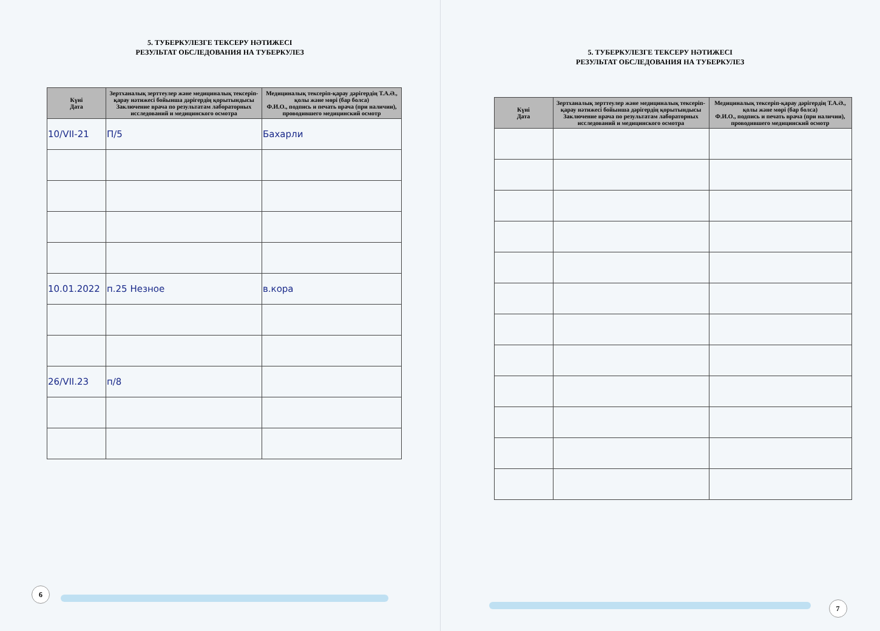5. ТУБЕРКУЛЕЗГЕ ТЕКСЕРУ НӘТИЖЕСІ
РЕЗУЛЬТАТ ОБСЛЕДОВАНИЯ НА ТУБЕРКУЛЕЗ
| Күні Дата | Зертханалық зерттеулер және медициналық тексеріп-қарау нәтижесі бойынша дәрігердің қорытындысы Заключение врача по результатам лабораторных исследований и медицинского осмотра | Медициналық тексеріп-қарау дәрігердің Т.А.Ә., қолы және мөрі (бар болса) Ф.И.О., подпись и печать врача (при наличии), проводившего медицинский осмотр |
| --- | --- | --- |
| 10/VII-21 | П/5 | Бахарли |
| 10.01.2022 | п.25 Незное | в.кора |
| 26/VII.23 | п/8 | |
6
5. ТУБЕРКУЛЕЗГЕ ТЕКСЕРУ НӘТИЖЕСІ
РЕЗУЛЬТАТ ОБСЛЕДОВАНИЯ НА ТУБЕРКУЛЕЗ
| Күні Дата | Зертханалық зерттеулер және медициналық тексеріп-қарау нәтижесі бойынша дәрігердің қорытындысы Заключение врача по результатам лабораторных исследований и медицинского осмотра | Медициналық тексеріп-қарау дәрігердің Т.А.Ә., қолы және мөрі (бар болса) Ф.И.О., подпись и печать врача (при наличии), проводившего медицинский осмотр |
| --- | --- | --- |
7